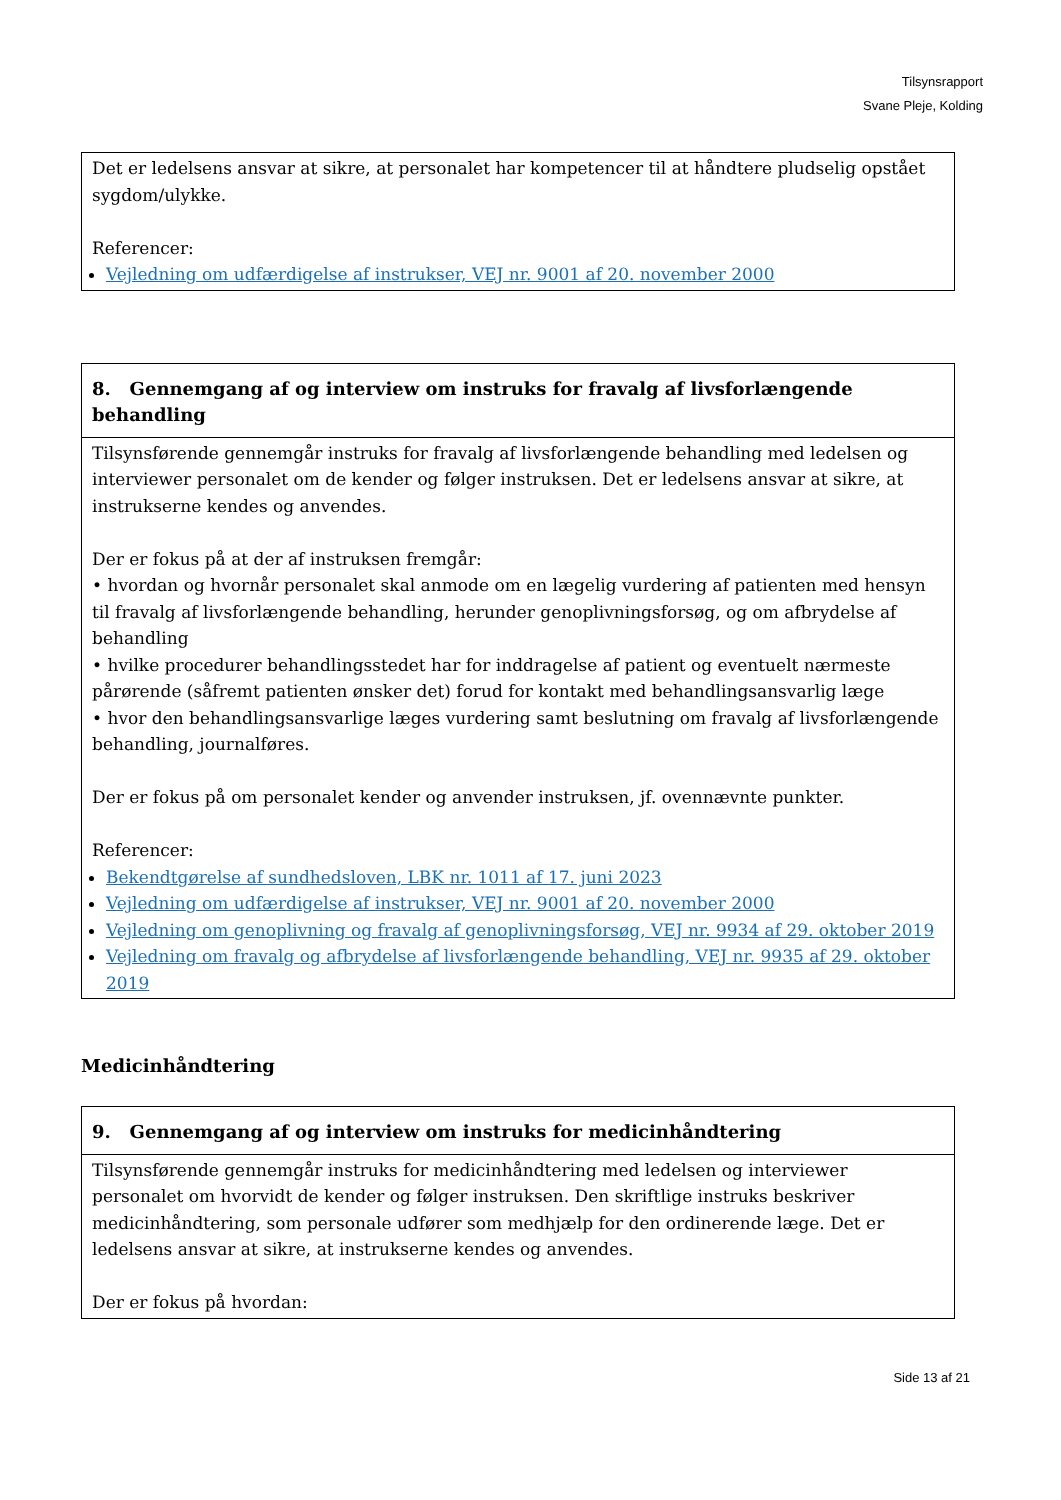Tilsynsrapport
Svane Pleje, Kolding
| Det er ledelsens ansvar at sikre, at personalet har kompetencer til at håndtere pludselig opstået sygdom/ulykke. Referencer: Vejledning om udfærdigelse af instrukser, VEJ nr. 9001 af 20. november 2000 |
| 8. Gennemgang af og interview om instruks for fravalg af livsforlængende behandling |
| --- |
| Tilsynsførende gennemgår instruks for fravalg af livsforlængende behandling med ledelsen og interviewer personalet om de kender og følger instruksen. Det er ledelsens ansvar at sikre, at instrukserne kendes og anvendes. Der er fokus på at der af instruksen fremgår: • hvordan og hvornår personalet skal anmode om en lægelig vurdering af patienten med hensyn til fravalg af livsforlængende behandling, herunder genoplivningsforsøg, og om afbrydelse af behandling • hvilke procedurer behandlingsstedet har for inddragelse af patient og eventuelt nærmeste pårørende (såfremt patienten ønsker det) forud for kontakt med behandlingsansvarlig læge • hvor den behandlingsansvarlige læges vurdering samt beslutning om fravalg af livsforlængende behandling, journalføres. Der er fokus på om personalet kender og anvender instruksen, jf. ovennævnte punkter. Referencer: Bekendtgørelse af sundhedsloven, LBK nr. 1011 af 17. juni 2023 Vejledning om udfærdigelse af instrukser, VEJ nr. 9001 af 20. november 2000 Vejledning om genoplivning og fravalg af genoplivningsforsøg, VEJ nr. 9934 af 29. oktober 2019 Vejledning om fravalg og afbrydelse af livsforlængende behandling, VEJ nr. 9935 af 29. oktober 2019 |
Medicinhåndtering
| 9. Gennemgang af og interview om instruks for medicinhåndtering |
| --- |
| Tilsynsførende gennemgår instruks for medicinhåndtering med ledelsen og interviewer personalet om hvorvidt de kender og følger instruksen. Den skriftlige instruks beskriver medicinhåndtering, som personale udfører som medhjælp for den ordinerende læge. Det er ledelsens ansvar at sikre, at instrukserne kendes og anvendes. Der er fokus på hvordan: |
Side 13 af 21